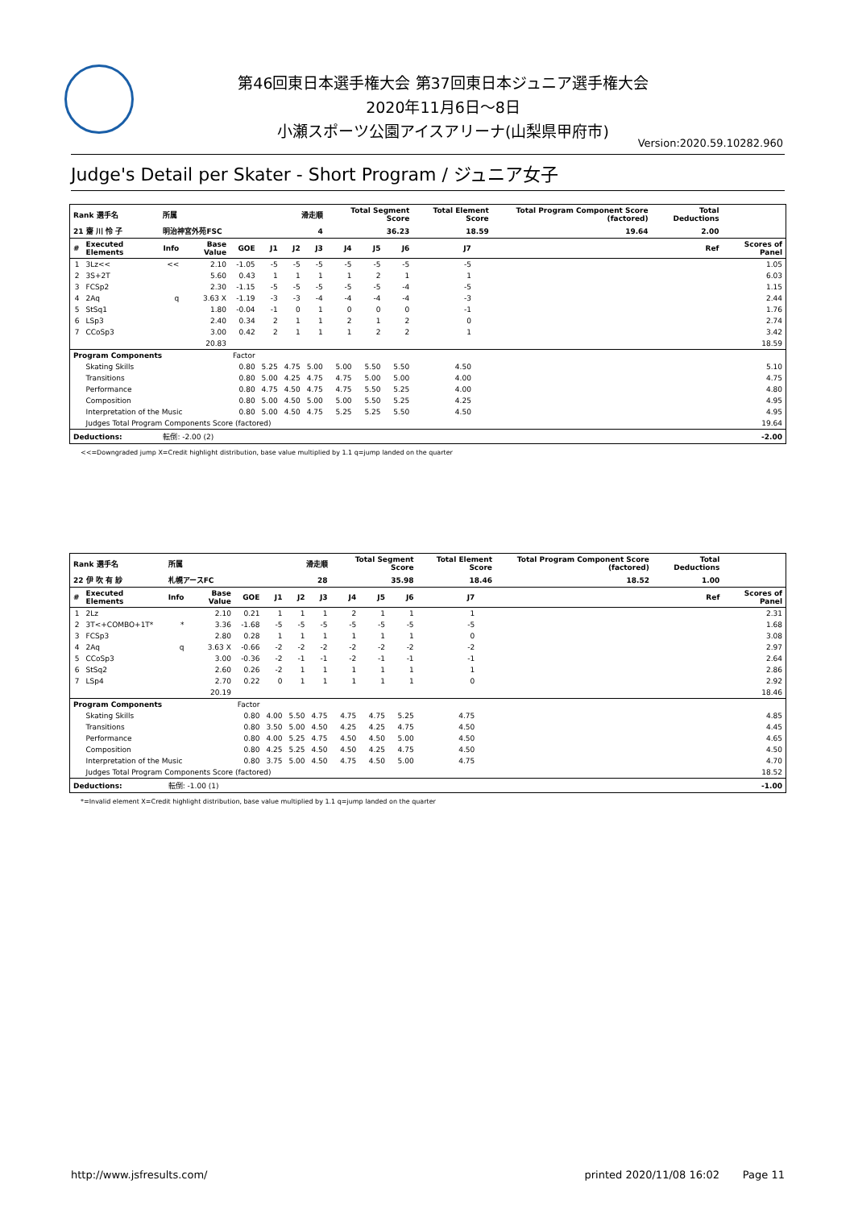第46回東日本選手権大会 第37回東日本ジュニア選手権大会
2020年11月6日～8日
小瀬スポーツ公園アイスアリーナ(山梨県甲府市)
Version:2020.59.10282.960
Judge's Detail per Skater - Short Program / ジュニア女子
| Rank 選手名 | | 所属 | | 滑走順 | | | | Total Segment Score | | | Total Element Score | | Total Program Component Score (factored) | | Total Deductions | | |
| --- | --- | --- | --- | --- | --- | --- | --- | --- | --- | --- | --- | --- | --- | --- | --- | --- | --- |
| 21 齋 川 怜 子 | | 明治神宮外苑FSC | | 4 | | | | 36.23 | | | 18.59 | | 19.64 | | 2.00 | | |
| # | Executed Elements | Info | Base Value | GOE | J1 | J2 | J3 | J4 | J5 | J6 | J7 | | | | | Ref | Scores of Panel |
| 1 | 3Lz<< | << | 2.10 | -1.05 | -5 | -5 | -5 | -5 | -5 | -5 | -5 | | | | | | 1.05 |
| 2 | 3S+2T | | 5.60 | 0.43 | 1 | 1 | 1 | 1 | 2 | 1 | 1 | | | | | | 6.03 |
| 3 | FCSp2 | | 2.30 | -1.15 | -5 | -5 | -5 | -5 | -5 | -4 | -5 | | | | | | 1.15 |
| 4 | 2Aq | q | 3.63 X | -1.19 | -3 | -3 | -4 | -4 | -4 | -4 | -3 | | | | | | 2.44 |
| 5 | StSq1 | | 1.80 | -0.04 | -1 | 0 | 1 | 0 | 0 | 0 | -1 | | | | | | 1.76 |
| 6 | LSp3 | | 2.40 | 0.34 | 2 | 1 | 1 | 2 | 1 | 2 | 0 | | | | | | 2.74 |
| 7 | CCoSp3 | | 3.00 | 0.42 | 2 | 1 | 1 | 1 | 2 | 2 | 1 | | | | | | 3.42 |
| | | | 20.83 | | | | | | | | | | | | | | 18.59 |
| Program Components | | | | Factor | | | | | | | | | | | | | |
| | Skating Skills | | | 0.80 | 5.25 | 4.75 | 5.00 | 5.00 | 5.50 | 5.50 | 4.50 | | | | | | 5.10 |
| | Transitions | | | 0.80 | 5.00 | 4.25 | 4.75 | 4.75 | 5.00 | 5.00 | 4.00 | | | | | | 4.75 |
| | Performance | | | 0.80 | 4.75 | 4.50 | 4.75 | 4.75 | 5.50 | 5.25 | 4.00 | | | | | | 4.80 |
| | Composition | | | 0.80 | 5.00 | 4.50 | 5.00 | 5.00 | 5.50 | 5.25 | 4.25 | | | | | | 4.95 |
| | Interpretation of the Music | | | 0.80 | 5.00 | 4.50 | 4.75 | 5.25 | 5.25 | 5.50 | 4.50 | | | | | | 4.95 |
| | Judges Total Program Components Score (factored) | | | | | | | | | | | | | | | | 19.64 |
| Deductions: | | 転倒: -2.00 (2) | | | | | | | | | | | | | | | -2.00 |
<<=Downgraded jump X=Credit highlight distribution, base value multiplied by 1.1 q=jump landed on the quarter
| Rank 選手名 | | 所属 | | 滑走順 | | | | Total Segment Score | | | Total Element Score | | Total Program Component Score (factored) | | Total Deductions | | |
| --- | --- | --- | --- | --- | --- | --- | --- | --- | --- | --- | --- | --- | --- | --- | --- | --- | --- |
| 22 伊 吹 有 紗 | | 札幌アースFC | | 28 | | | | 35.98 | | | 18.46 | | 18.52 | | 1.00 | | |
| # | Executed Elements | Info | Base Value | GOE | J1 | J2 | J3 | J4 | J5 | J6 | J7 | | | | | Ref | Scores of Panel |
| 1 | 2Lz | | 2.10 | 0.21 | 1 | 1 | 1 | 2 | 1 | 1 | 1 | | | | | | 2.31 |
| 2 | 3T<+COMBO+1T* | * | 3.36 | -1.68 | -5 | -5 | -5 | -5 | -5 | -5 | -5 | | | | | | 1.68 |
| 3 | FCSp3 | | 2.80 | 0.28 | 1 | 1 | 1 | 1 | 1 | 1 | 0 | | | | | | 3.08 |
| 4 | 2Aq | q | 3.63 X | -0.66 | -2 | -2 | -2 | -2 | -2 | -2 | -2 | | | | | | 2.97 |
| 5 | CCoSp3 | | 3.00 | -0.36 | -2 | -1 | -1 | -2 | -1 | -1 | -1 | | | | | | 2.64 |
| 6 | StSq2 | | 2.60 | 0.26 | -2 | 1 | 1 | 1 | 1 | 1 | 1 | | | | | | 2.86 |
| 7 | LSp4 | | 2.70 | 0.22 | 0 | 1 | 1 | 1 | 1 | 1 | 0 | | | | | | 2.92 |
| | | | 20.19 | | | | | | | | | | | | | | 18.46 |
| Program Components | | | | Factor | | | | | | | | | | | | | |
| | Skating Skills | | | 0.80 | 4.00 | 5.50 | 4.75 | 4.75 | 4.75 | 5.25 | 4.75 | | | | | | 4.85 |
| | Transitions | | | 0.80 | 3.50 | 5.00 | 4.50 | 4.25 | 4.25 | 4.75 | 4.50 | | | | | | 4.45 |
| | Performance | | | 0.80 | 4.00 | 5.25 | 4.75 | 4.50 | 4.50 | 5.00 | 4.50 | | | | | | 4.65 |
| | Composition | | | 0.80 | 4.25 | 5.25 | 4.50 | 4.50 | 4.25 | 4.75 | 4.50 | | | | | | 4.50 |
| | Interpretation of the Music | | | 0.80 | 3.75 | 5.00 | 4.50 | 4.75 | 4.50 | 5.00 | 4.75 | | | | | | 4.70 |
| | Judges Total Program Components Score (factored) | | | | | | | | | | | | | | | | 18.52 |
| Deductions: | | 転倒: -1.00 (1) | | | | | | | | | | | | | | | -1.00 |
*=Invalid element X=Credit highlight distribution, base value multiplied by 1.1 q=jump landed on the quarter
http://www.jsfresults.com/ printed 2020/11/08 16:02 Page 11